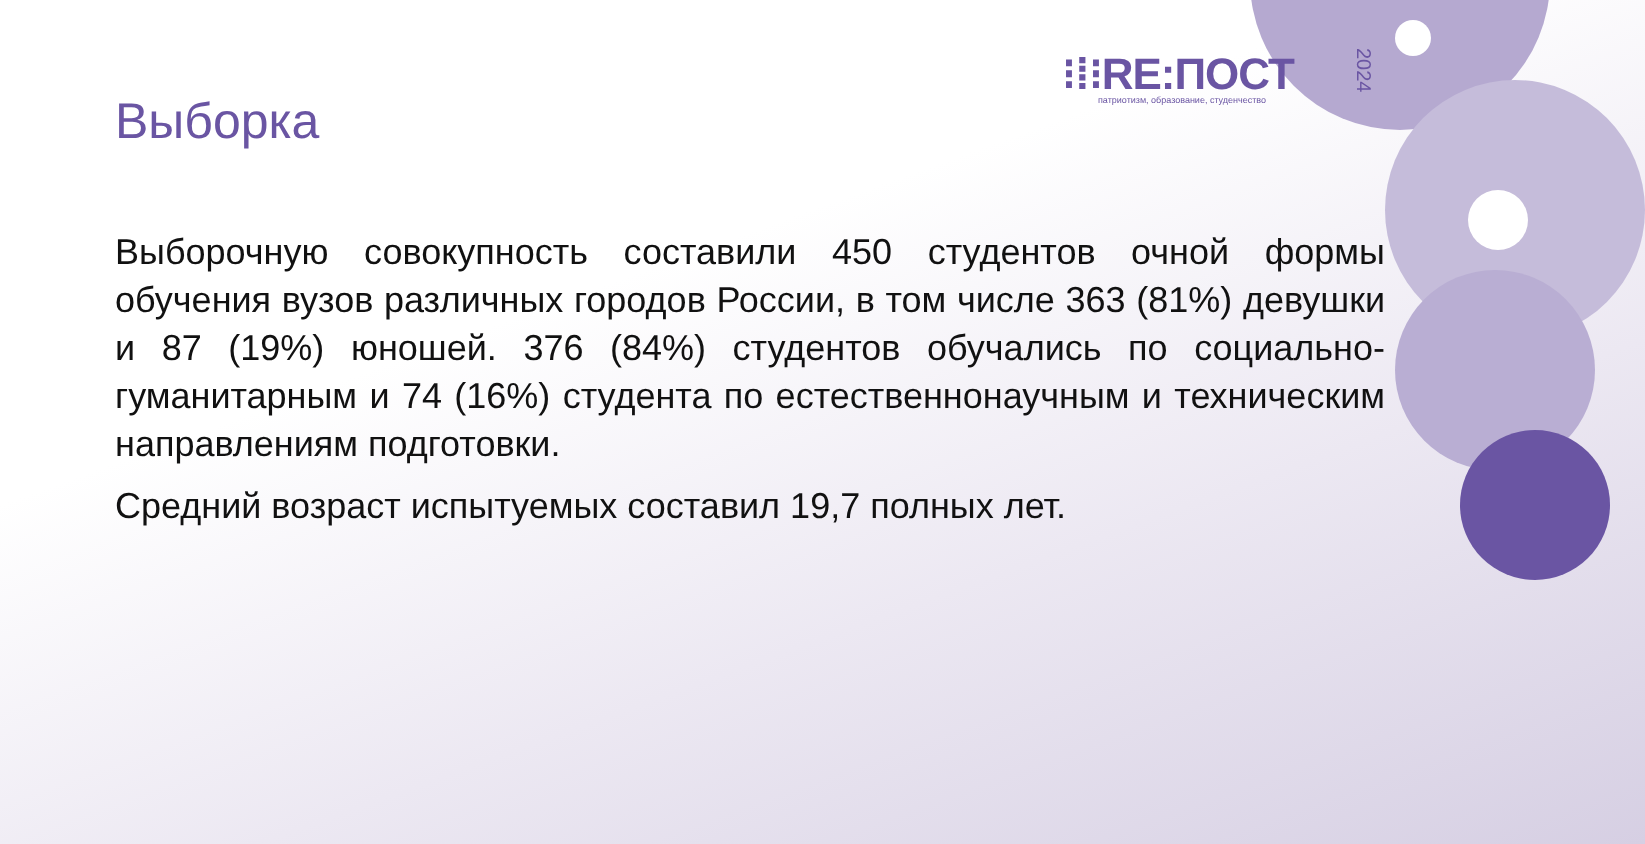⁝⁞⁝RE:ПОСТ
патриотизм, образование, студенчество
2024
Выборка
Выборочную совокупность составили 450 студентов очной формы обучения вузов различных городов России, в том числе 363 (81%) девушки и 87 (19%) юношей. 376 (84%) студентов обучались по социально-гуманитарным и 74 (16%) студента по естественнонаучным и техническим направлениям подготовки.
Средний возраст испытуемых составил 19,7 полных лет.